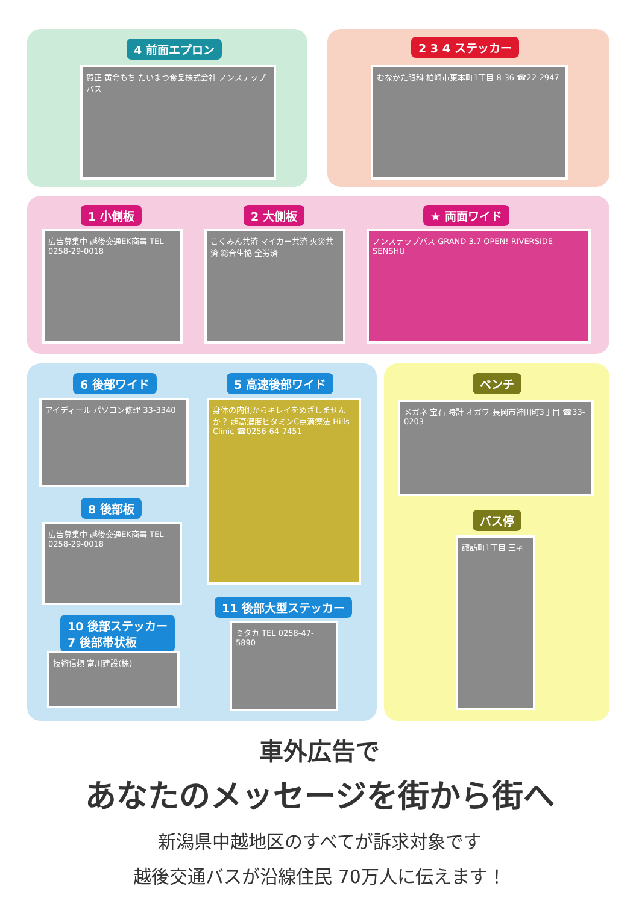4 前面エプロン
賀正 黄金もち たいまつ食品株式会社 ノンステップバス
2 3 4 ステッカー
むなかた眼科 柏崎市東本町1丁目 8-36 ☎22-2947
1 小側板 2 大側板 ★ 両面ワイド
広告募集中 越後交通EK商事 TEL 0258-29-0018
こくみん共済 マイカー共済 火災共済 総合生協 全労済
ノンステップバス GRAND 3.7 OPEN! RIVERSIDE SENSHU
6 後部ワイド 5 高速後部ワイド
アイディール パソコン修理 33-3340
身体の内側からキレイをめざしませんか？ 超高濃度ビタミンC点滴療法 Hills Clinic ☎0256-64-7451
8 後部板
広告募集中 越後交通EK商事 TEL 0258-29-0018
11 後部大型ステッカー
10 後部ステッカー
7 後部帯状板
技術信頼 富川建設(株)
ミタカ TEL 0258-47-5890
ベンチ
メガネ 宝石 時計 オガワ 長岡市神田町3丁目 ☎33-0203
バス停
諏訪町1丁目 三宅
車外広告で
あなたのメッセージを街から街へ
新潟県中越地区のすべてが訴求対象です
越後交通バスが沿線住民 70万人に伝えます！